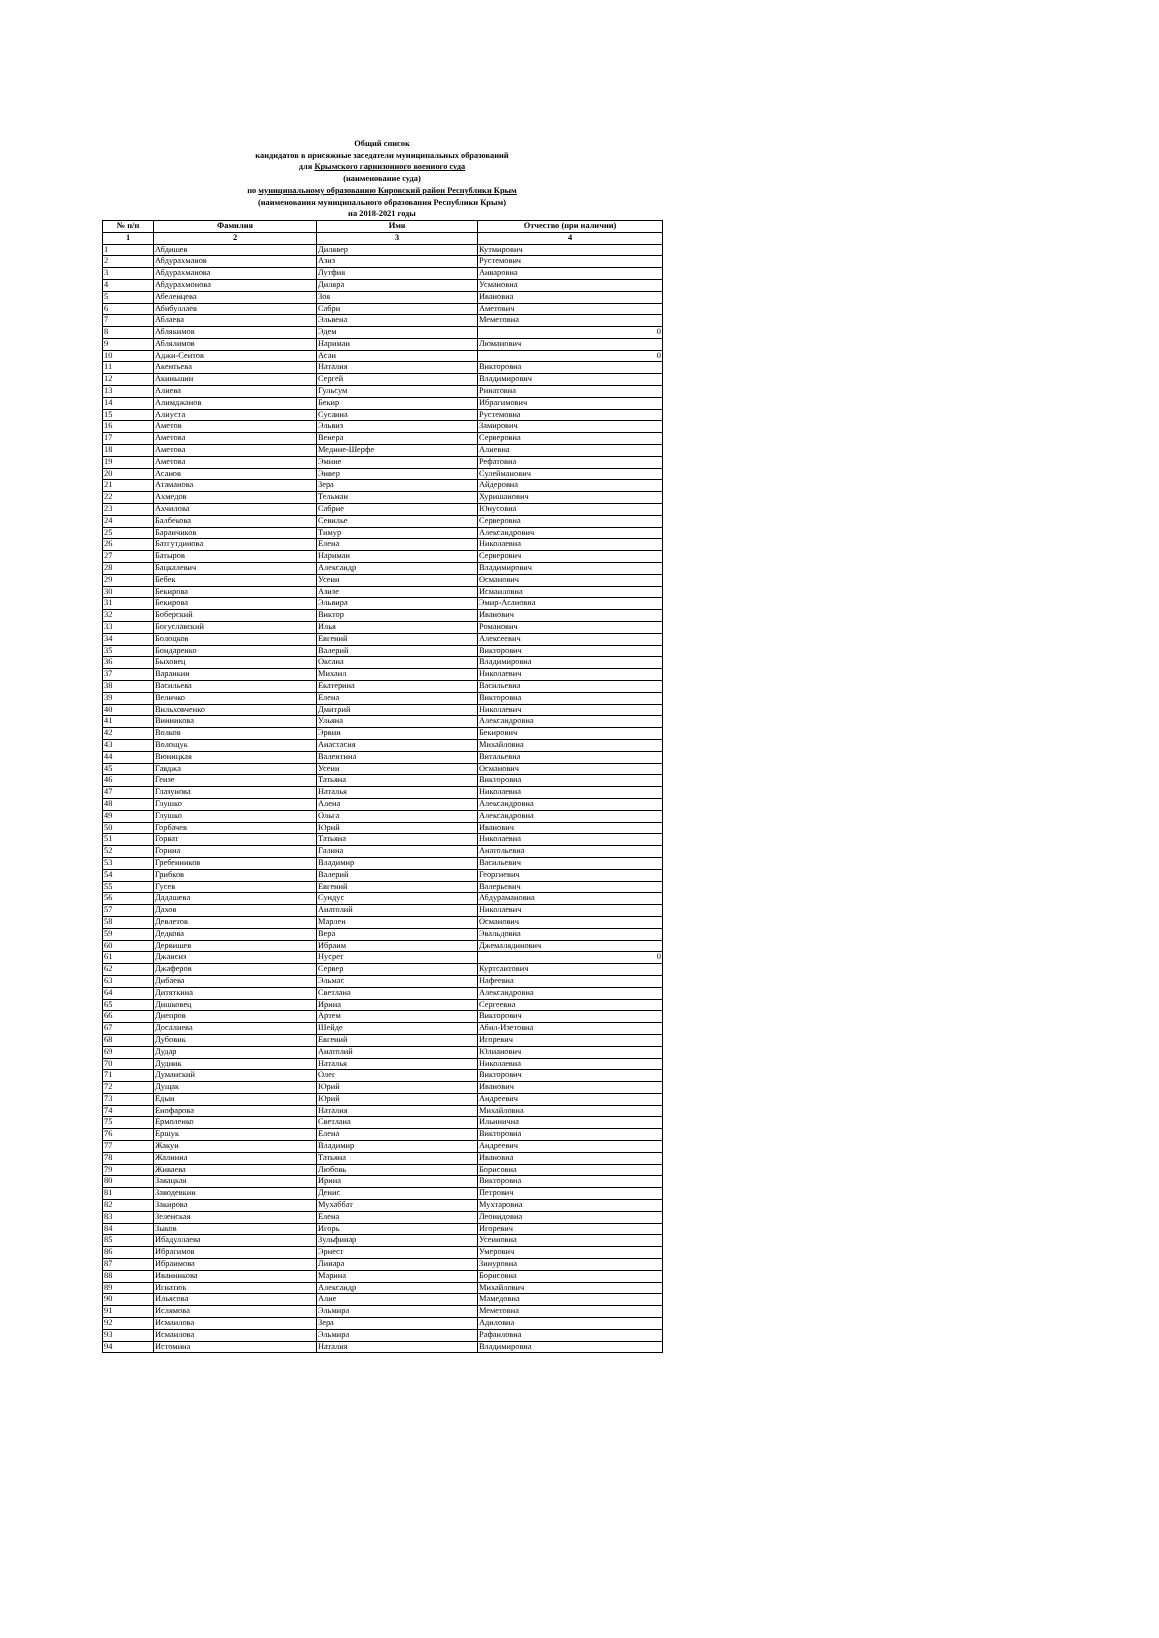Общий список
кандидатов в присяжные заседатели муниципальных образований
для Крымского гарнизонного военного суда
(наименование суда)
по муниципальному образованию Кировский район Республики Крым
(наименования муниципального образования Республики Крым)
на 2018-2021 годы
| № п/п | Фамилия | Имя | Отчество (при наличии) |
| --- | --- | --- | --- |
| 1 | 2 | 3 | 4 |
| 1 | Абдишев | Дилявер | Кутмирович |
| 2 | Абдурахманов | Азиз | Рустемович |
| 3 | Абдурахманова | Лутфия | Анваровна |
| 4 | Абдурахмонова | Диляра | Усмановна |
| 5 | Абеленцева | Зоя | Ивановна |
| 6 | Абибуллаев | Сабри | Аметович |
| 7 | Аблаева | Эльвена | Меметовна |
| 8 | Аблякимов | Эдем | 0 |
| 9 | Аблялимов | Нариман | Люманович |
| 10 | Аджи-Сеитов | Асан | 0 |
| 11 | Акентьева | Наталия | Викторовна |
| 12 | Акиньшин | Сергей | Владимирович |
| 13 | Алиева | Гульсум | Ринатовна |
| 14 | Алимджанов | Бекир | Ибрагимович |
| 15 | Алиуста | Сусанна | Рустемовна |
| 16 | Аметов | Эльвиз | Замирович |
| 17 | Аметова | Венера | Серверовна |
| 18 | Аметова | Медине-Шерфе | Алиевна |
| 19 | Аметова | Эмине | Рефатовна |
| 20 | Асанов | Энвер | Сулейманович |
| 21 | Атаманова | Зера | Айдеровна |
| 22 | Ахмедов | Тельман | Хуришанович |
| 23 | Ахчилова | Сабрие | Юнусовна |
| 24 | Балбекова | Севилье | Серверовна |
| 25 | Баранчиков | Тимур | Александрович |
| 26 | Батгутдинова | Елена | Николаевна |
| 27 | Батыров | Нариман | Серверович |
| 28 | Бацкалевич | Александр | Владимирович |
| 29 | Бебек | Усеин | Османович |
| 30 | Бекирова | Азизе | Исмаиловна |
| 31 | Бекирова | Эльвира | Эмир-Асановна |
| 32 | Боберский | Виктор | Иванович |
| 33 | Богуславский | Илья | Романович |
| 34 | Болоцков | Евгений | Алексеевич |
| 35 | Бондаренко | Валерий | Викторович |
| 36 | Быховец | Оксана | Владимировна |
| 37 | Варанкин | Михаил | Николаевич |
| 38 | Васильева | Екатерина | Васильевна |
| 39 | Величко | Елена | Викторовна |
| 40 | Вильховченко | Дмитрий | Николаевич |
| 41 | Винникова | Ульяна | Александровна |
| 42 | Волков | Эрвин | Бекирович |
| 43 | Волощук | Анастасия | Михайловна |
| 44 | Вюницкая | Валентина | Витальевна |
| 45 | Гавджа | Усеин | Османович |
| 46 | Гензе | Татьяна | Викторовна |
| 47 | Глазунова | Наталья | Николаевна |
| 48 | Глушко | Алена | Александровна |
| 49 | Глушко | Ольга | Александровна |
| 50 | Горбачев | Юрий | Иванович |
| 51 | Горват | Татьяна | Николаевна |
| 52 | Горина | Галина | Анатольевна |
| 53 | Гребенников | Владимир | Васильевич |
| 54 | Грибков | Валерий | Георгиевич |
| 55 | Гусев | Евгений | Валерьевич |
| 56 | Дадашева | Сундус | Абдурамановна |
| 57 | Дахов | Анатолий | Николаевич |
| 58 | Девлетов | Марлен | Османович |
| 59 | Дедкова | Вера | Эвальдовна |
| 60 | Дервишев | Ибраим | Джемалядинович |
| 61 | Джансиз | Нусрет | 0 |
| 62 | Джаферов | Сервер | Куртсаитович |
| 63 | Дибаева | Эльмас | Нафеевна |
| 64 | Дитяткина | Светлана | Александровна |
| 65 | Дишковец | Ирина | Сергеевна |
| 66 | Днепров | Артем | Викторович |
| 67 | Досалиева | Шейде | Абил-Изетовна |
| 68 | Дубовик | Евгений | Игоревич |
| 69 | Дудар | Анатолий | Юлианович |
| 70 | Дудник | Наталья | Николаевна |
| 71 | Думанский | Олег | Викторович |
| 72 | Дущак | Юрий | Иванович |
| 73 | Едын | Юрий | Андреевич |
| 74 | Енофарова | Наталия | Михайловна |
| 75 | Ермоленко | Светлана | Ильинична |
| 76 | Ершук | Елена | Викторовна |
| 77 | Жакун | Владимир | Андреевич |
| 78 | Жалнина | Татьяна | Ивановна |
| 79 | Живаева | Любовь | Борисовна |
| 80 | Завацкая | Ирина | Викторовна |
| 81 | Заводевкин | Денис | Петрович |
| 82 | Закирова | Мухаббат | Мухтаровна |
| 83 | Зеленская | Елена | Леонидовна |
| 84 | Зыков | Игорь | Игоревич |
| 85 | Ибадуллаева | Зульфинар | Усеиновна |
| 86 | Ибрагимов | Эрнест | Умерович |
| 87 | Ибраимова | Линара | Зинуровна |
| 88 | Иванникова | Марина | Борисовна |
| 89 | Игнатюк | Александр | Михайлович |
| 90 | Ильясова | Алие | Мамедовна |
| 91 | Ислямова | Эльмира | Меметовна |
| 92 | Исмаилова | Зера | Адиловна |
| 93 | Исмаилова | Эльмира | Рафаиловна |
| 94 | Истомина | Наталия | Владимировна |